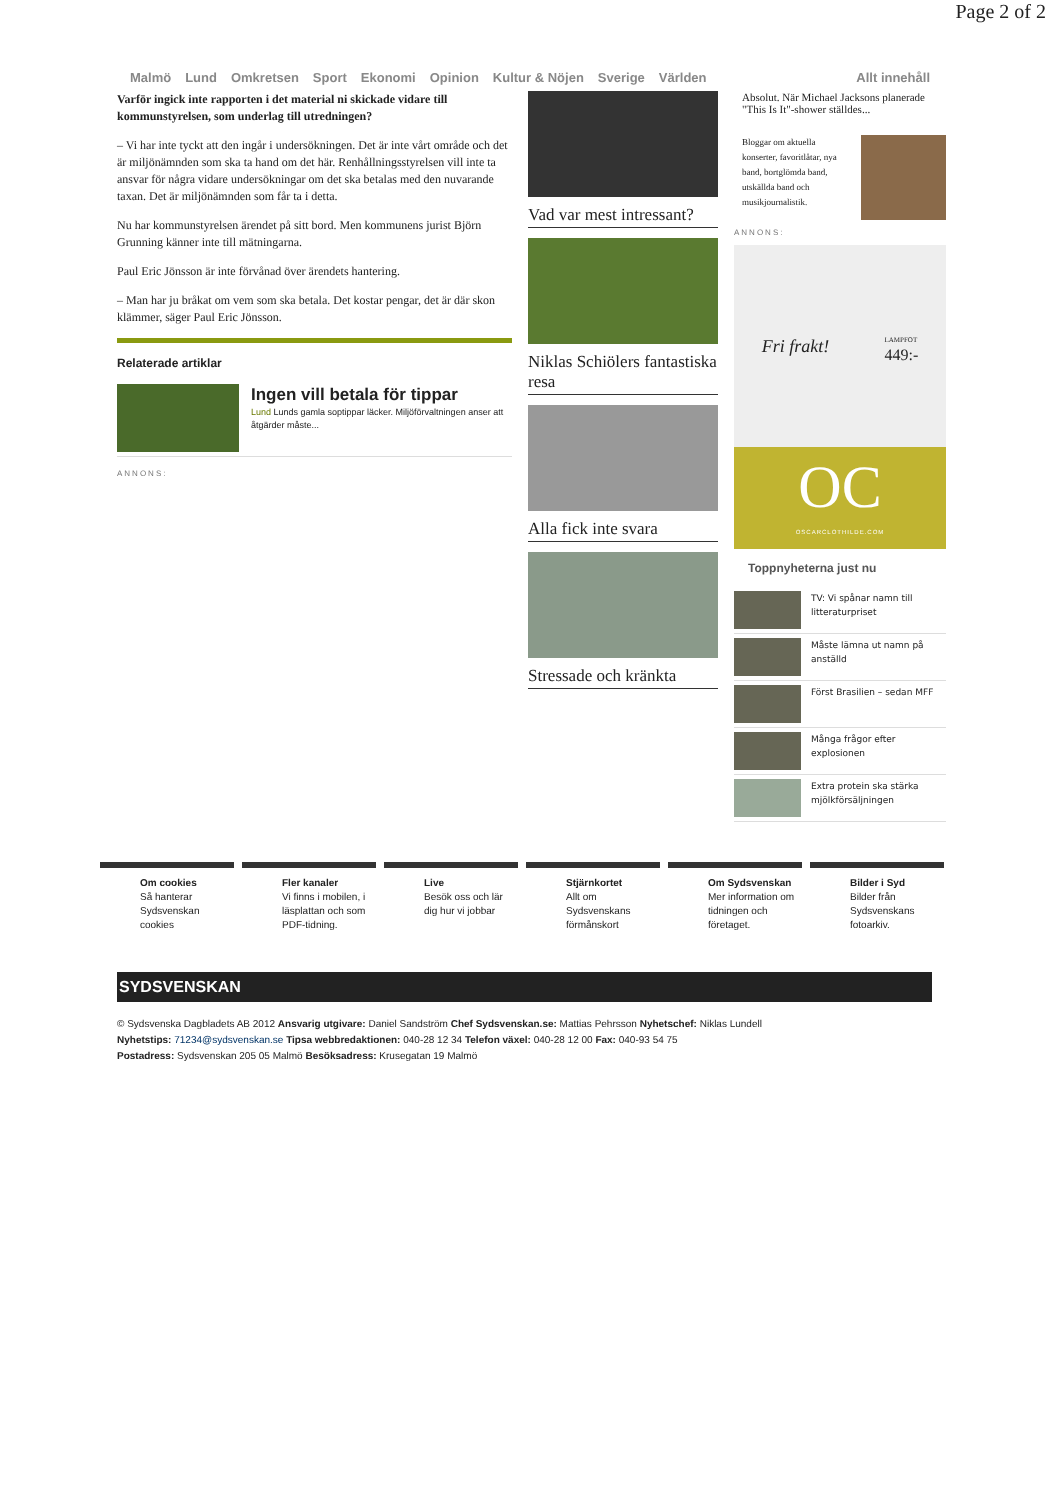Page 2 of 2
Malmö Lund Omkretsen Sport Ekonomi Opinion Kultur & Nöjen Sverige Världen Allt innehåll
Varför ingick inte rapporten i det material ni skickade vidare till kommunstyrelsen, som underlag till utredningen?
– Vi har inte tyckt att den ingår i undersökningen. Det är inte vårt område och det är miljönämnden som ska ta hand om det här. Renhållningsstyrelsen vill inte ta ansvar för några vidare undersökningar om det ska betalas med den nuvarande taxan. Det är miljönämnden som får ta i detta.
Nu har kommunstyrelsen ärendet på sitt bord. Men kommunens jurist Björn Grunning känner inte till mätningarna.
Paul Eric Jönsson är inte förvånad över ärendets hantering.
– Man har ju bråkat om vem som ska betala. Det kostar pengar, det är där skon klämmer, säger Paul Eric Jönsson.
Relaterade artiklar
Ingen vill betala för tippar
Lund Lunds gamla soptippar läcker. Miljöförvaltningen anser att åtgärder måste...
ANNONS:
Vad var mest intressant?
Niklas Schiölers fantastiska resa
Alla fick inte svara
Stressade och kränkta
Absolut. När Michael Jacksons planerade "This Is It"-shower ställdes...
Bloggar om aktuella konserter, favoritlåtar, nya band, bortglömda band, utskällda band och musikjournalistik.
ANNONS:
Fri frakt! LAMPFOT
449:-
OC
OSCARCLOTHILDE.COM
Toppnyheterna just nu
TV: Vi spånar namn till litteraturpriset
Måste lämna ut namn på anställd
Först Brasilien – sedan MFF
Många frågor efter explosionen
Extra protein ska stärka mjölkförsäljningen
Om cookies
Så hanterar Sydsvenskan cookies
Fler kanaler
Vi finns i mobilen, i läsplattan och som PDF-tidning.
Live
Besök oss och lär dig hur vi jobbar
Stjärnkortet
Allt om Sydsvenskans förmånskort
Om Sydsvenskan
Mer information om tidningen och företaget.
Bilder i Syd
Bilder från Sydsvenskans fotoarkiv.
SYDSVENSKAN
© Sydsvenska Dagbladets AB 2012 Ansvarig utgivare: Daniel Sandström Chef Sydsvenskan.se: Mattias Pehrsson Nyhetschef: Niklas Lundell
Nyhetstips: 71234@sydsvenskan.se Tipsa webbredaktionen: 040-28 12 34 Telefon växel: 040-28 12 00 Fax: 040-93 54 75
Postadress: Sydsvenskan 205 05 Malmö Besöksadress: Krusegatan 19 Malmö